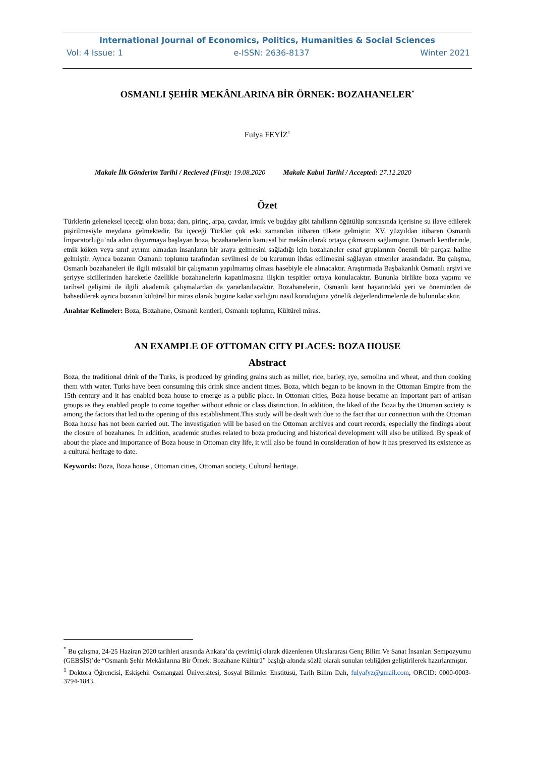International Journal of Economics, Politics, Humanities & Social Sciences
Vol: 4 Issue: 1 e-ISSN: 2636-8137 Winter 2021
OSMANLI ŞEHİR MEKÂNLARINA BİR ÖRNEK: BOZAHANELER<sup>*</sup>
Fulya FEYİZ<sup>1</sup>
Makale İlk Gönderim Tarihi / Recieved (First): 19.08.2020 Makale Kabul Tarihi / Accepted: 27.12.2020
Özet
Türklerin geleneksel içeceği olan boza; darı, pirinç, arpa, çavdar, irmik ve buğday gibi tahılların öğütülüp sonrasında içerisine su ilave edilerek pişirilmesiyle meydana gelmektedir. Bu içeceği Türkler çok eski zamandan itibaren tükete gelmiştir. XV. yüzyıldan itibaren Osmanlı İmparatorluğu’nda adını duyurmaya başlayan boza, bozahanelerin kamusal bir mekân olarak ortaya çıkmasını sağlamıştır. Osmanlı kentlerinde, etnik köken veya sınıf ayrımı olmadan insanların bir araya gelmesini sağladığı için bozahaneler esnaf gruplarının önemli bir parçası haline gelmiştir. Ayrıca bozanın Osmanlı toplumu tarafından sevilmesi de bu kurumun ihdas edilmesini sağlayan etmenler arasındadır. Bu çalışma, Osmanlı bozahaneleri ile ilgili müstakil bir çalışmanın yapılmamış olması hasebiyle ele alınacaktır. Araştırmada Başbakanlık Osmanlı arşivi ve şeriyye sicillerinden hareketle özellikle bozahanelerin kapatılmasına ilişkin tespitler ortaya konulacaktır. Bununla birlikte boza yapımı ve tarihsel gelişimi ile ilgili akademik çalışmalardan da yararlanılacaktır. Bozahanelerin, Osmanlı kent hayatındaki yeri ve öneminden de bahsedilerek ayrıca bozanın kültürel bir miras olarak bugüne kadar varlığını nasıl koruduğuna yönelik değerlendirmelerde de bulunulacaktır.
Anahtar Kelimeler: Boza, Bozahane, Osmanlı kentleri, Osmanlı toplumu, Kültürel miras.
AN EXAMPLE OF OTTOMAN CITY PLACES: BOZA HOUSE
Abstract
Boza, the traditional drink of the Turks, is produced by grinding grains such as millet, rice, barley, rye, semolina and wheat, and then cooking them with water. Turks have been consuming this drink since ancient times. Boza, which began to be known in the Ottoman Empire from the 15th century and it has enabled boza house to emerge as a public place. in Ottoman cities, Boza house became an important part of artisan groups as they enabled people to come together without ethnic or class distinction. In addition, the liked of the Boza by the Ottoman society is among the factors that led to the opening of this establishment.This study will be dealt with due to the fact that our connection with the Ottoman Boza house has not been carried out. The investigation will be based on the Ottoman archives and court records, especially the findings about the closure of bozahanes. In addition, academic studies related to boza producing and historical development will also be utilized. By speak of about the place and importance of Boza house in Ottoman city life, it will also be found in consideration of how it has preserved its existence as a cultural heritage to date.
Keywords: Boza, Boza house , Ottoman cities, Ottoman society, Cultural heritage.
<sup>*</sup> Bu çalışma, 24-25 Haziran 2020 tarihleri arasında Ankara’da çevrimiçi olarak düzenlenen Uluslararası Genç Bilim Ve Sanat İnsanları Sempozyumu (GEBSİS)’de “Osmanlı Şehir Mekânlarına Bir Örnek: Bozahane Kültürü” başlığı altında sözlü olarak sunulan tebliğden geliştirilerek hazırlanmıştır.
<sup>1</sup> Doktora Öğrencisi, Eskişehir Osmangazi Üniversitesi, Sosyal Bilimler Enstitüsü, Tarih Bilim Dalı, fulyafyz@gmail.com, ORCID: 0000-0003-3794-1843.